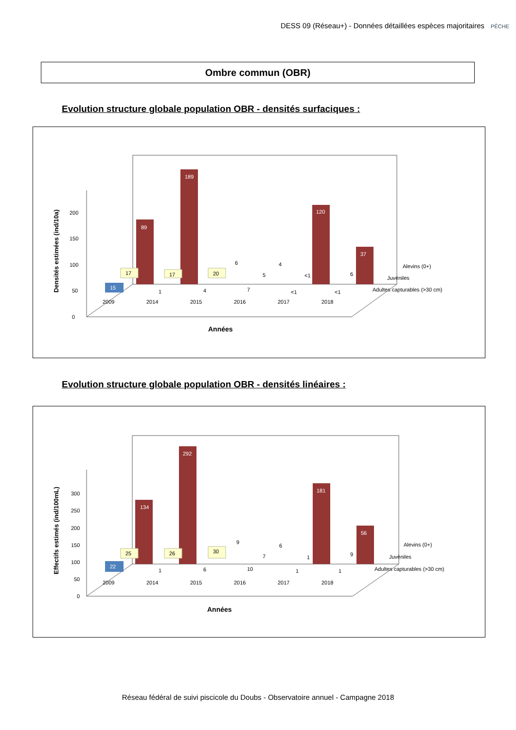DESS 09 (Réseau+) - Données détaillées espèces majoritaires
PÊCHE
Ombre commun (OBR)
Evolution structure globale population OBR - densités surfaciques :
Densités estimées (ind/10a)
0
50
100
150
200
89
189
120
37
6
4
17
17
20
5
<1
6
15
1
4
7
<1
<1
Alevins (0+)
Juvéniles
Adultes capturables (>30 cm)
2009
2014
2015
2016
2017
2018
Années
Evolution structure globale population OBR - densités linéaires :
Effectifs estimés (ind/100mL)
0
50
100
150
200
250
300
134
292
181
56
9
6
25
26
30
7
1
9
22
1
6
10
1
1
Alevins (0+)
Juvéniles
Adultes capturables (>30 cm)
2009
2014
2015
2016
2017
2018
Années
Réseau fédéral de suivi piscicole du Doubs - Observatoire annuel - Campagne 2018